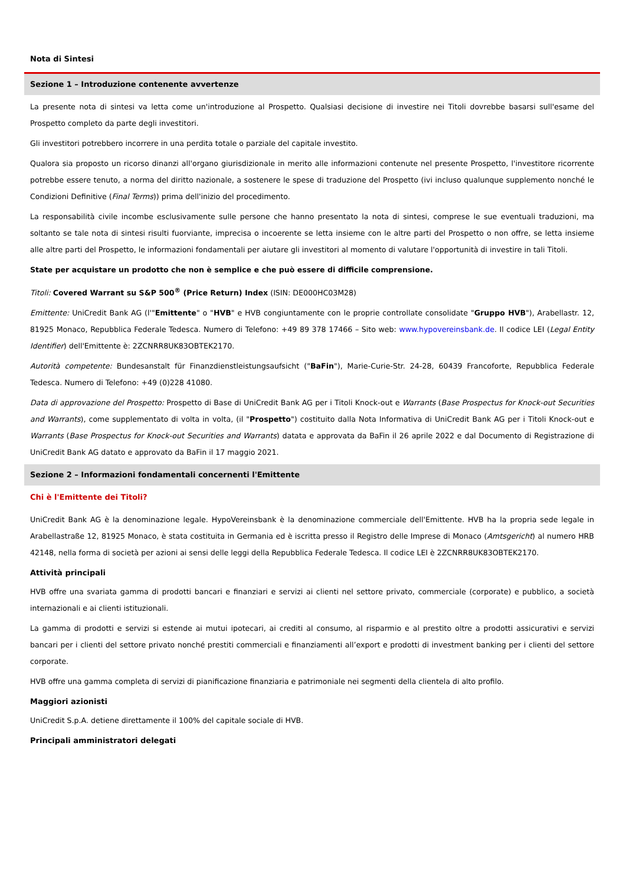Nota di Sintesi
Sezione 1 – Introduzione contenente avvertenze
La presente nota di sintesi va letta come un'introduzione al Prospetto. Qualsiasi decisione di investire nei Titoli dovrebbe basarsi sull'esame del Prospetto completo da parte degli investitori.
Gli investitori potrebbero incorrere in una perdita totale o parziale del capitale investito.
Qualora sia proposto un ricorso dinanzi all'organo giurisdizionale in merito alle informazioni contenute nel presente Prospetto, l'investitore ricorrente potrebbe essere tenuto, a norma del diritto nazionale, a sostenere le spese di traduzione del Prospetto (ivi incluso qualunque supplemento nonché le Condizioni Definitive (Final Terms)) prima dell'inizio del procedimento.
La responsabilità civile incombe esclusivamente sulle persone che hanno presentato la nota di sintesi, comprese le sue eventuali traduzioni, ma soltanto se tale nota di sintesi risulti fuorviante, imprecisa o incoerente se letta insieme con le altre parti del Prospetto o non offre, se letta insieme alle altre parti del Prospetto, le informazioni fondamentali per aiutare gli investitori al momento di valutare l'opportunità di investire in tali Titoli.
State per acquistare un prodotto che non è semplice e che può essere di difficile comprensione.
Titoli: Covered Warrant su S&P 500<sup>®</sup> (Price Return) Index (ISIN: DE000HC03M28)
Emittente: UniCredit Bank AG (l'"Emittente" o "HVB" e HVB congiuntamente con le proprie controllate consolidate "Gruppo HVB"), Arabellastr. 12, 81925 Monaco, Repubblica Federale Tedesca. Numero di Telefono: +49 89 378 17466 – Sito web: www.hypovereinsbank.de. Il codice LEI (Legal Entity Identifier) dell'Emittente è: 2ZCNRR8UK83OBTEK2170.
Autorità competente: Bundesanstalt für Finanzdienstleistungsaufsicht ("BaFin"), Marie-Curie-Str. 24-28, 60439 Francoforte, Repubblica Federale Tedesca. Numero di Telefono: +49 (0)228 41080.
Data di approvazione del Prospetto: Prospetto di Base di UniCredit Bank AG per i Titoli Knock-out e Warrants (Base Prospectus for Knock-out Securities and Warrants), come supplementato di volta in volta, (il "Prospetto") costituito dalla Nota Informativa di UniCredit Bank AG per i Titoli Knock-out e Warrants (Base Prospectus for Knock-out Securities and Warrants) datata e approvata da BaFin il 26 aprile 2022 e dal Documento di Registrazione di UniCredit Bank AG datato e approvato da BaFin il 17 maggio 2021.
Sezione 2 – Informazioni fondamentali concernenti l'Emittente
Chi è l'Emittente dei Titoli?
UniCredit Bank AG è la denominazione legale. HypoVereinsbank è la denominazione commerciale dell'Emittente. HVB ha la propria sede legale in Arabellastraße 12, 81925 Monaco, è stata costituita in Germania ed è iscritta presso il Registro delle Imprese di Monaco (Amtsgericht) al numero HRB 42148, nella forma di società per azioni ai sensi delle leggi della Repubblica Federale Tedesca. Il codice LEI è 2ZCNRR8UK83OBTEK2170.
Attività principali
HVB offre una svariata gamma di prodotti bancari e finanziari e servizi ai clienti nel settore privato, commerciale (corporate) e pubblico, a società internazionali e ai clienti istituzionali.
La gamma di prodotti e servizi si estende ai mutui ipotecari, ai crediti al consumo, al risparmio e al prestito oltre a prodotti assicurativi e servizi bancari per i clienti del settore privato nonché prestiti commerciali e finanziamenti all’export e prodotti di investment banking per i clienti del settore corporate.
HVB offre una gamma completa di servizi di pianificazione finanziaria e patrimoniale nei segmenti della clientela di alto profilo.
Maggiori azionisti
UniCredit S.p.A. detiene direttamente il 100% del capitale sociale di HVB.
Principali amministratori delegati